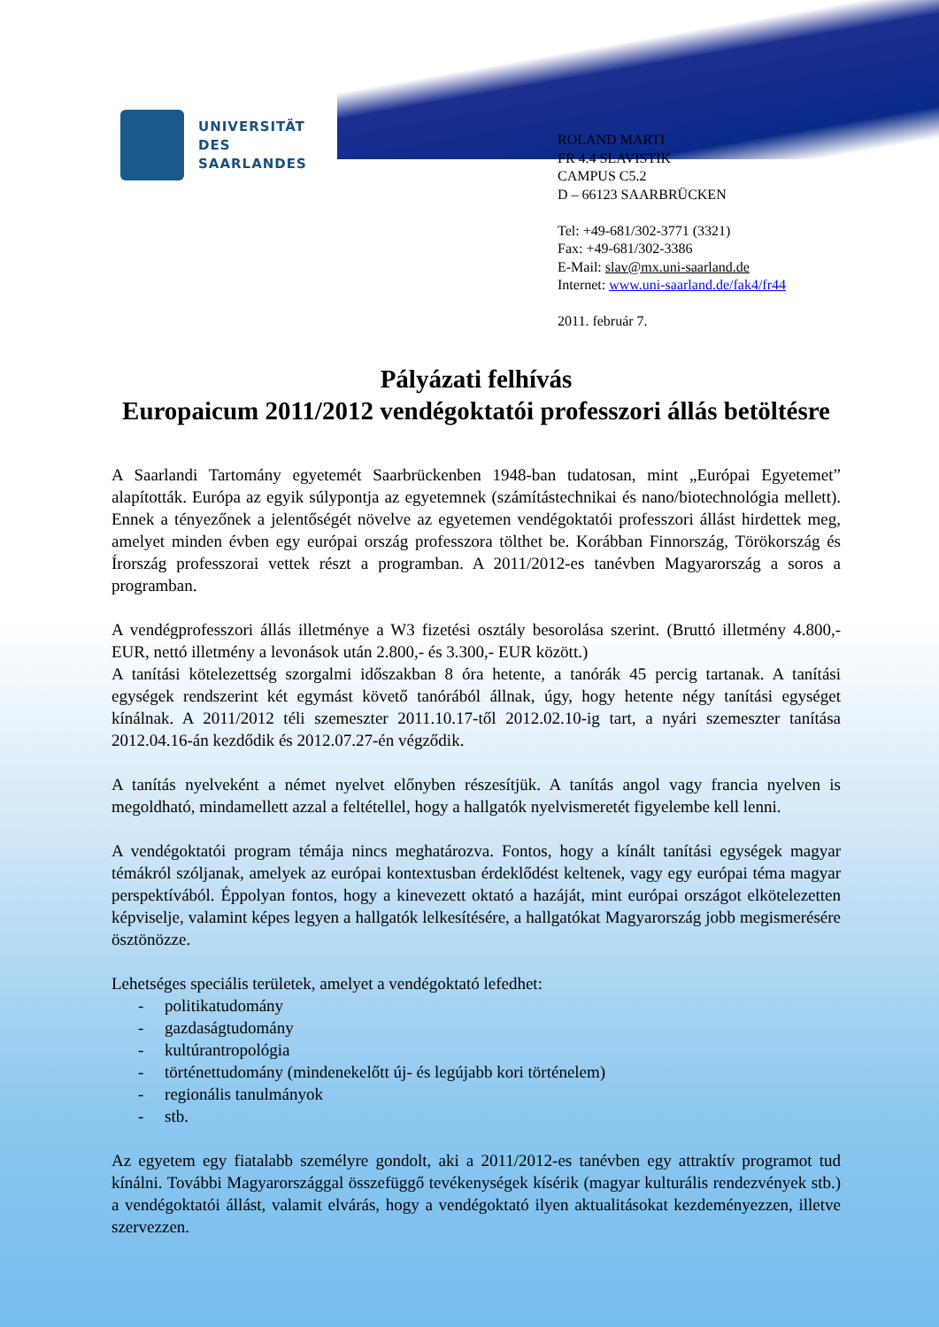UNIVERSITÄT
DES
SAARLANDES
ROLAND MARTI
FR 4.4 SLAVISTIK
CAMPUS C5.2
D – 66123 SAARBRÜCKEN
Tel: +49-681/302-3771 (3321)
Fax: +49-681/302-3386
E-Mail: slav@mx.uni-saarland.de
Internet: www.uni-saarland.de/fak4/fr44
2011. február 7.
Pályázati felhívás
Europaicum 2011/2012 vendégoktatói professzori állás betöltésre
A Saarlandi Tartomány egyetemét Saarbrückenben 1948-ban tudatosan, mint „Európai Egyetemet” alapították. Európa az egyik súlypontja az egyetemnek (számítástechnikai és nano/biotechnológia mellett). Ennek a tényezőnek a jelentőségét növelve az egyetemen vendégoktatói professzori állást hirdettek meg, amelyet minden évben egy európai ország professzora tölthet be. Korábban Finnország, Törökország és Írország professzorai vettek részt a programban. A 2011/2012-es tanévben Magyarország a soros a programban.
A vendégprofesszori állás illetménye a W3 fizetési osztály besorolása szerint. (Bruttó illetmény 4.800,- EUR, nettó illetmény a levonások után 2.800,- és 3.300,- EUR között.)
A tanítási kötelezettség szorgalmi időszakban 8 óra hetente, a tanórák 45 percig tartanak. A tanítási egységek rendszerint két egymást követő tanórából állnak, úgy, hogy hetente négy tanítási egységet kínálnak. A 2011/2012 téli szemeszter 2011.10.17-től 2012.02.10-ig tart, a nyári szemeszter tanítása 2012.04.16-án kezdődik és 2012.07.27-én végződik.
A tanítás nyelveként a német nyelvet előnyben részesítjük. A tanítás angol vagy francia nyelven is megoldható, mindamellett azzal a feltétellel, hogy a hallgatók nyelvismeretét figyelembe kell lenni.
A vendégoktatói program témája nincs meghatározva. Fontos, hogy a kínált tanítási egységek magyar témákról szóljanak, amelyek az európai kontextusban érdeklődést keltenek, vagy egy európai téma magyar perspektívából. Éppolyan fontos, hogy a kinevezett oktató a hazáját, mint európai országot elkötelezetten képviselje, valamint képes legyen a hallgatók lelkesítésére, a hallgatókat Magyarország jobb megismerésére ösztönözze.
Lehetséges speciális területek, amelyet a vendégoktató lefedhet:
- politikatudomány
- gazdaságtudomány
- kultúrantropológia
- történettudomány (mindenekelőtt új- és legújabb kori történelem)
- regionális tanulmányok
- stb.
Az egyetem egy fiatalabb személyre gondolt, aki a 2011/2012-es tanévben egy attraktív programot tud kínálni. További Magyarországgal összefüggő tevékenységek kísérik (magyar kulturális rendezvények stb.) a vendégoktatói állást, valamit elvárás, hogy a vendégoktató ilyen aktualitásokat kezdeményezzen, illetve szervezzen.